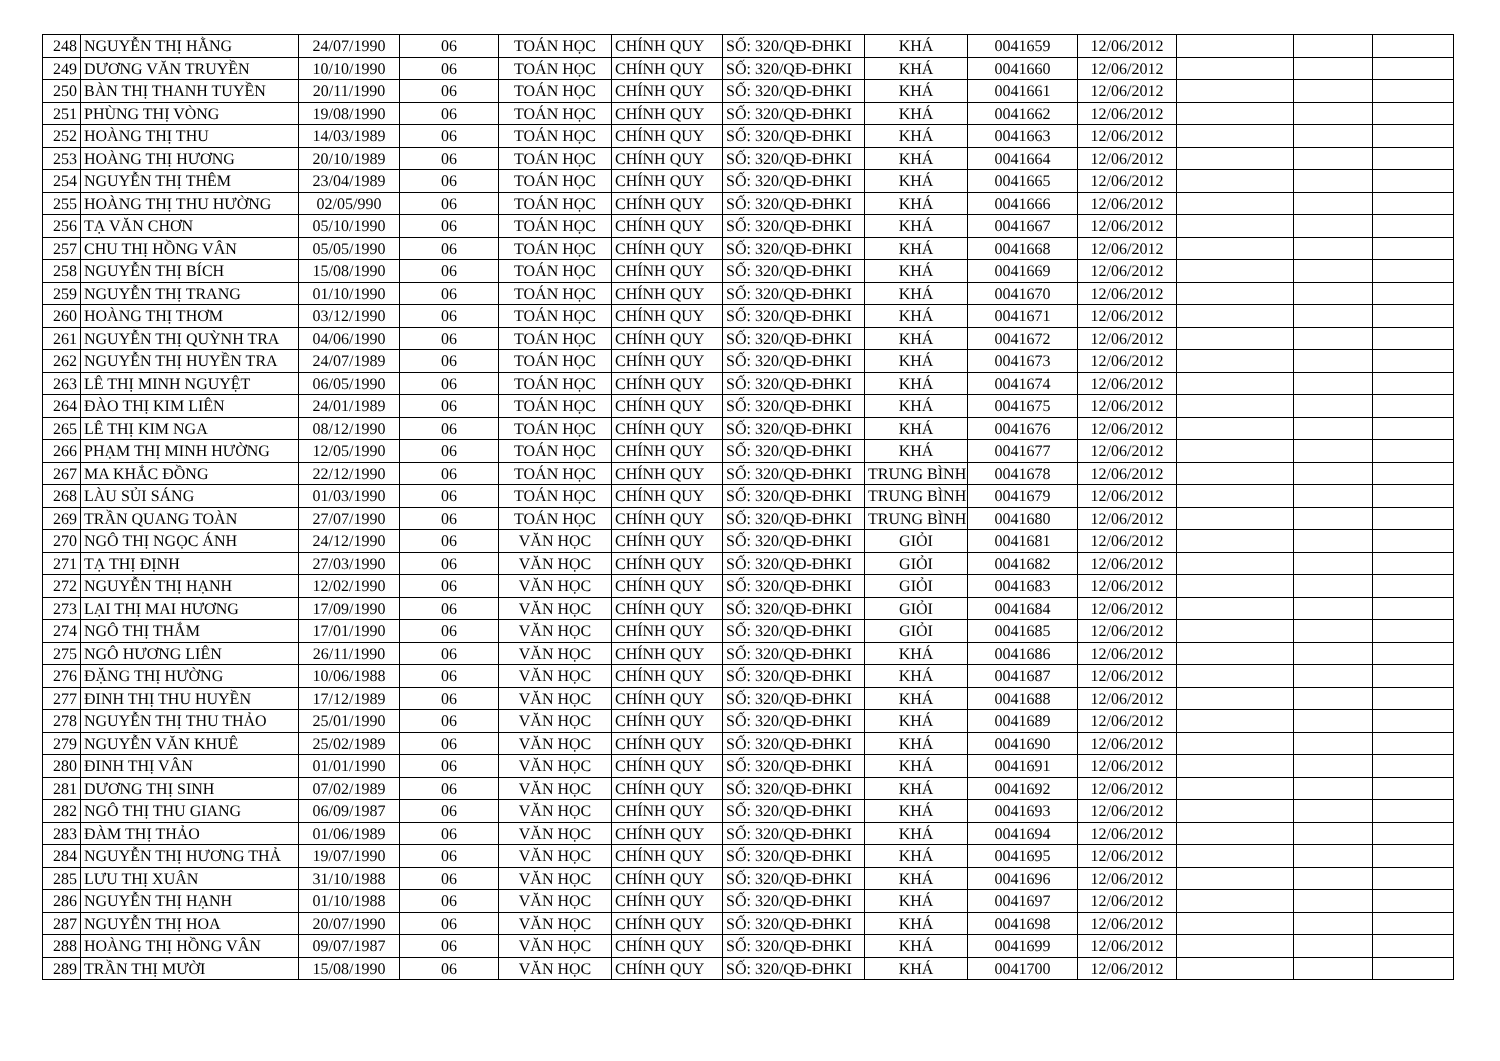| 248 | NGUYỄN THỊ HẰNG | 24/07/1990 | 06 | TOÁN HỌC | CHÍNH QUY | SỐ: 320/QĐ-ĐHKI | KHÁ | 0041659 | 12/06/2012 | | | |
| 249 | DƯƠNG VĂN TRUYỀN | 10/10/1990 | 06 | TOÁN HỌC | CHÍNH QUY | SỐ: 320/QĐ-ĐHKI | KHÁ | 0041660 | 12/06/2012 | | | |
| 250 | BÀN THỊ THANH TUYỀN | 20/11/1990 | 06 | TOÁN HỌC | CHÍNH QUY | SỐ: 320/QĐ-ĐHKI | KHÁ | 0041661 | 12/06/2012 | | | |
| 251 | PHÙNG THỊ VÒNG | 19/08/1990 | 06 | TOÁN HỌC | CHÍNH QUY | SỐ: 320/QĐ-ĐHKI | KHÁ | 0041662 | 12/06/2012 | | | |
| 252 | HOÀNG THỊ THU | 14/03/1989 | 06 | TOÁN HỌC | CHÍNH QUY | SỐ: 320/QĐ-ĐHKI | KHÁ | 0041663 | 12/06/2012 | | | |
| 253 | HOÀNG THỊ HƯƠNG | 20/10/1989 | 06 | TOÁN HỌC | CHÍNH QUY | SỐ: 320/QĐ-ĐHKI | KHÁ | 0041664 | 12/06/2012 | | | |
| 254 | NGUYỄN THỊ THÊM | 23/04/1989 | 06 | TOÁN HỌC | CHÍNH QUY | SỐ: 320/QĐ-ĐHKI | KHÁ | 0041665 | 12/06/2012 | | | |
| 255 | HOÀNG THỊ THU HƯỜNG | 02/05/990 | 06 | TOÁN HỌC | CHÍNH QUY | SỐ: 320/QĐ-ĐHKI | KHÁ | 0041666 | 12/06/2012 | | | |
| 256 | TẠ VĂN CHƠN | 05/10/1990 | 06 | TOÁN HỌC | CHÍNH QUY | SỐ: 320/QĐ-ĐHKI | KHÁ | 0041667 | 12/06/2012 | | | |
| 257 | CHU THỊ HỒNG VÂN | 05/05/1990 | 06 | TOÁN HỌC | CHÍNH QUY | SỐ: 320/QĐ-ĐHKI | KHÁ | 0041668 | 12/06/2012 | | | |
| 258 | NGUYỄN THỊ BÍCH | 15/08/1990 | 06 | TOÁN HỌC | CHÍNH QUY | SỐ: 320/QĐ-ĐHKI | KHÁ | 0041669 | 12/06/2012 | | | |
| 259 | NGUYỄN THỊ TRANG | 01/10/1990 | 06 | TOÁN HỌC | CHÍNH QUY | SỐ: 320/QĐ-ĐHKI | KHÁ | 0041670 | 12/06/2012 | | | |
| 260 | HOÀNG THỊ THƠM | 03/12/1990 | 06 | TOÁN HỌC | CHÍNH QUY | SỐ: 320/QĐ-ĐHKI | KHÁ | 0041671 | 12/06/2012 | | | |
| 261 | NGUYỄN THỊ QUỲNH TRA | 04/06/1990 | 06 | TOÁN HỌC | CHÍNH QUY | SỐ: 320/QĐ-ĐHKI | KHÁ | 0041672 | 12/06/2012 | | | |
| 262 | NGUYỄN THỊ HUYỀN TRA | 24/07/1989 | 06 | TOÁN HỌC | CHÍNH QUY | SỐ: 320/QĐ-ĐHKI | KHÁ | 0041673 | 12/06/2012 | | | |
| 263 | LÊ THỊ MINH NGUYỆT | 06/05/1990 | 06 | TOÁN HỌC | CHÍNH QUY | SỐ: 320/QĐ-ĐHKI | KHÁ | 0041674 | 12/06/2012 | | | |
| 264 | ĐÀO THỊ KIM LIÊN | 24/01/1989 | 06 | TOÁN HỌC | CHÍNH QUY | SỐ: 320/QĐ-ĐHKI | KHÁ | 0041675 | 12/06/2012 | | | |
| 265 | LÊ THỊ KIM NGA | 08/12/1990 | 06 | TOÁN HỌC | CHÍNH QUY | SỐ: 320/QĐ-ĐHKI | KHÁ | 0041676 | 12/06/2012 | | | |
| 266 | PHẠM THỊ MINH HƯỜNG | 12/05/1990 | 06 | TOÁN HỌC | CHÍNH QUY | SỐ: 320/QĐ-ĐHKI | KHÁ | 0041677 | 12/06/2012 | | | |
| 267 | MA KHẮC ĐỒNG | 22/12/1990 | 06 | TOÁN HỌC | CHÍNH QUY | SỐ: 320/QĐ-ĐHKI | TRUNG BÌNH | 0041678 | 12/06/2012 | | | |
| 268 | LÀU SỦI SÁNG | 01/03/1990 | 06 | TOÁN HỌC | CHÍNH QUY | SỐ: 320/QĐ-ĐHKI | TRUNG BÌNH | 0041679 | 12/06/2012 | | | |
| 269 | TRẦN QUANG TOÀN | 27/07/1990 | 06 | TOÁN HỌC | CHÍNH QUY | SỐ: 320/QĐ-ĐHKI | TRUNG BÌNH | 0041680 | 12/06/2012 | | | |
| 270 | NGÔ THỊ NGỌC ÁNH | 24/12/1990 | 06 | VĂN HỌC | CHÍNH QUY | SỐ: 320/QĐ-ĐHKI | GIỎI | 0041681 | 12/06/2012 | | | |
| 271 | TẠ THỊ ĐỊNH | 27/03/1990 | 06 | VĂN HỌC | CHÍNH QUY | SỐ: 320/QĐ-ĐHKI | GIỎI | 0041682 | 12/06/2012 | | | |
| 272 | NGUYỄN THỊ HẠNH | 12/02/1990 | 06 | VĂN HỌC | CHÍNH QUY | SỐ: 320/QĐ-ĐHKI | GIỎI | 0041683 | 12/06/2012 | | | |
| 273 | LẠI THỊ MAI HƯƠNG | 17/09/1990 | 06 | VĂN HỌC | CHÍNH QUY | SỐ: 320/QĐ-ĐHKI | GIỎI | 0041684 | 12/06/2012 | | | |
| 274 | NGÔ THỊ THẮM | 17/01/1990 | 06 | VĂN HỌC | CHÍNH QUY | SỐ: 320/QĐ-ĐHKI | GIỎI | 0041685 | 12/06/2012 | | | |
| 275 | NGÔ HƯƠNG LIÊN | 26/11/1990 | 06 | VĂN HỌC | CHÍNH QUY | SỐ: 320/QĐ-ĐHKI | KHÁ | 0041686 | 12/06/2012 | | | |
| 276 | ĐẶNG THỊ HƯỜNG | 10/06/1988 | 06 | VĂN HỌC | CHÍNH QUY | SỐ: 320/QĐ-ĐHKI | KHÁ | 0041687 | 12/06/2012 | | | |
| 277 | ĐINH THỊ THU HUYỀN | 17/12/1989 | 06 | VĂN HỌC | CHÍNH QUY | SỐ: 320/QĐ-ĐHKI | KHÁ | 0041688 | 12/06/2012 | | | |
| 278 | NGUYỄN THỊ THU THẢO | 25/01/1990 | 06 | VĂN HỌC | CHÍNH QUY | SỐ: 320/QĐ-ĐHKI | KHÁ | 0041689 | 12/06/2012 | | | |
| 279 | NGUYỄN VĂN KHUÊ | 25/02/1989 | 06 | VĂN HỌC | CHÍNH QUY | SỐ: 320/QĐ-ĐHKI | KHÁ | 0041690 | 12/06/2012 | | | |
| 280 | ĐINH THỊ VÂN | 01/01/1990 | 06 | VĂN HỌC | CHÍNH QUY | SỐ: 320/QĐ-ĐHKI | KHÁ | 0041691 | 12/06/2012 | | | |
| 281 | DƯƠNG THỊ SINH | 07/02/1989 | 06 | VĂN HỌC | CHÍNH QUY | SỐ: 320/QĐ-ĐHKI | KHÁ | 0041692 | 12/06/2012 | | | |
| 282 | NGÔ THỊ THU GIANG | 06/09/1987 | 06 | VĂN HỌC | CHÍNH QUY | SỐ: 320/QĐ-ĐHKI | KHÁ | 0041693 | 12/06/2012 | | | |
| 283 | ĐÀM THỊ THẢO | 01/06/1989 | 06 | VĂN HỌC | CHÍNH QUY | SỐ: 320/QĐ-ĐHKI | KHÁ | 0041694 | 12/06/2012 | | | |
| 284 | NGUYỄN THỊ HƯƠNG THẢ | 19/07/1990 | 06 | VĂN HỌC | CHÍNH QUY | SỐ: 320/QĐ-ĐHKI | KHÁ | 0041695 | 12/06/2012 | | | |
| 285 | LƯU THỊ XUÂN | 31/10/1988 | 06 | VĂN HỌC | CHÍNH QUY | SỐ: 320/QĐ-ĐHKI | KHÁ | 0041696 | 12/06/2012 | | | |
| 286 | NGUYỄN THỊ HẠNH | 01/10/1988 | 06 | VĂN HỌC | CHÍNH QUY | SỐ: 320/QĐ-ĐHKI | KHÁ | 0041697 | 12/06/2012 | | | |
| 287 | NGUYỄN THỊ HOA | 20/07/1990 | 06 | VĂN HỌC | CHÍNH QUY | SỐ: 320/QĐ-ĐHKI | KHÁ | 0041698 | 12/06/2012 | | | |
| 288 | HOÀNG THỊ HỒNG VÂN | 09/07/1987 | 06 | VĂN HỌC | CHÍNH QUY | SỐ: 320/QĐ-ĐHKI | KHÁ | 0041699 | 12/06/2012 | | | |
| 289 | TRẦN THỊ MƯỜI | 15/08/1990 | 06 | VĂN HỌC | CHÍNH QUY | SỐ: 320/QĐ-ĐHKI | KHÁ | 0041700 | 12/06/2012 | | | |